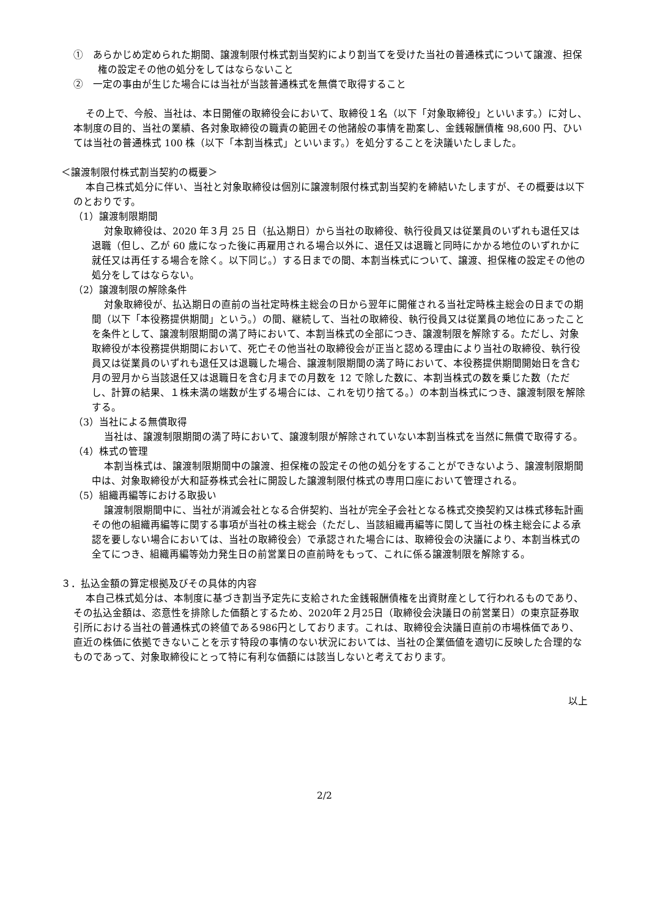①　あらかじめ定められた期間、譲渡制限付株式割当契約により割当てを受けた当社の普通株式について譲渡、担保権の設定その他の処分をしてはならないこと
②　一定の事由が生じた場合には当社が当該普通株式を無償で取得すること
その上で、今般、当社は、本日開催の取締役会において、取締役１名（以下「対象取締役」といいます。）に対し、本制度の目的、当社の業績、各対象取締役の職責の範囲その他諸般の事情を勘案し、金銭報酬債権 98,600 円、ひいては当社の普通株式 100 株（以下「本割当株式」といいます。）を処分することを決議いたしました。
＜譲渡制限付株式割当契約の概要＞
本自己株式処分に伴い、当社と対象取締役は個別に譲渡制限付株式割当契約を締結いたしますが、その概要は以下のとおりです。
（1）譲渡制限期間
対象取締役は、2020 年３月 25 日（払込期日）から当社の取締役、執行役員又は従業員のいずれも退任又は退職（但し、乙が 60 歳になった後に再雇用される場合以外に、退任又は退職と同時にかかる地位のいずれかに就任又は再任する場合を除く。以下同じ。）する日までの間、本割当株式について、譲渡、担保権の設定その他の処分をしてはならない。
（2）譲渡制限の解除条件
対象取締役が、払込期日の直前の当社定時株主総会の日から翌年に開催される当社定時株主総会の日までの期間（以下「本役務提供期間」という。）の間、継続して、当社の取締役、執行役員又は従業員の地位にあったことを条件として、譲渡制限期間の満了時において、本割当株式の全部につき、譲渡制限を解除する。ただし、対象取締役が本役務提供期間において、死亡その他当社の取締役会が正当と認める理由により当社の取締役、執行役員又は従業員のいずれも退任又は退職した場合、譲渡制限期間の満了時において、本役務提供期間開始日を含む月の翌月から当該退任又は退職日を含む月までの月数を 12 で除した数に、本割当株式の数を乗じた数（ただし、計算の結果、１株未満の端数が生ずる場合には、これを切り捨てる。）の本割当株式につき、譲渡制限を解除する。
（3）当社による無償取得
当社は、譲渡制限期間の満了時において、譲渡制限が解除されていない本割当株式を当然に無償で取得する。
（4）株式の管理
本割当株式は、譲渡制限期間中の譲渡、担保権の設定その他の処分をすることができないよう、譲渡制限期間中は、対象取締役が大和証券株式会社に開設した譲渡制限付株式の専用口座において管理される。
（5）組織再編等における取扱い
譲渡制限期間中に、当社が消滅会社となる合併契約、当社が完全子会社となる株式交換契約又は株式移転計画その他の組織再編等に関する事項が当社の株主総会（ただし、当該組織再編等に関して当社の株主総会による承認を要しない場合においては、当社の取締役会）で承認された場合には、取締役会の決議により、本割当株式の全てにつき、組織再編等効力発生日の前営業日の直前時をもって、これに係る譲渡制限を解除する。
３．払込金額の算定根拠及びその具体的内容
本自己株式処分は、本制度に基づき割当予定先に支給された金銭報酬債権を出資財産として行われるものであり、その払込金額は、恣意性を排除した価額とするため、2020年２月25日（取締役会決議日の前営業日）の東京証券取引所における当社の普通株式の終値である986円としております。これは、取締役会決議日直前の市場株価であり、直近の株価に依拠できないことを示す特段の事情のない状況においては、当社の企業価値を適切に反映した合理的なものであって、対象取締役にとって特に有利な価額には該当しないと考えております。
以上
2/2